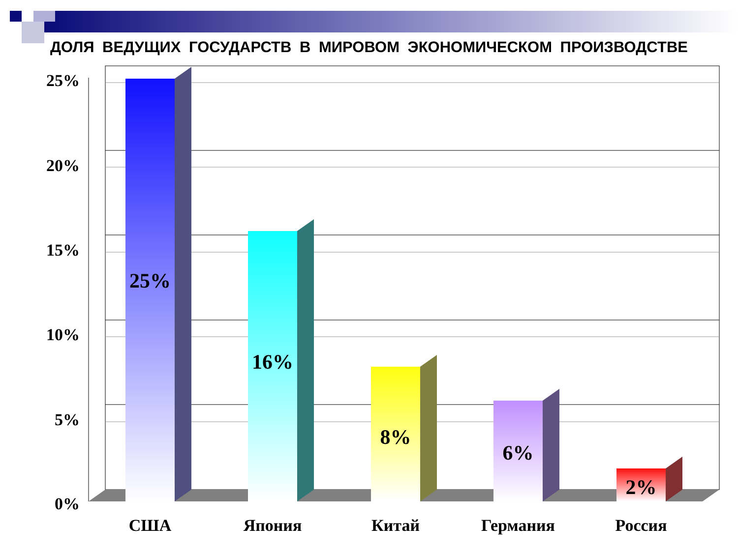ДОЛЯ ВЕДУЩИХ ГОСУДАРСТВ В МИРОВОМ ЭКОНОМИЧЕСКОМ ПРОИЗВОДСТВЕ
25%
20%
15%
10%
5%
0%
25%
16%
8%
6%
2%
США
Япония
Китай
Германия
Россия